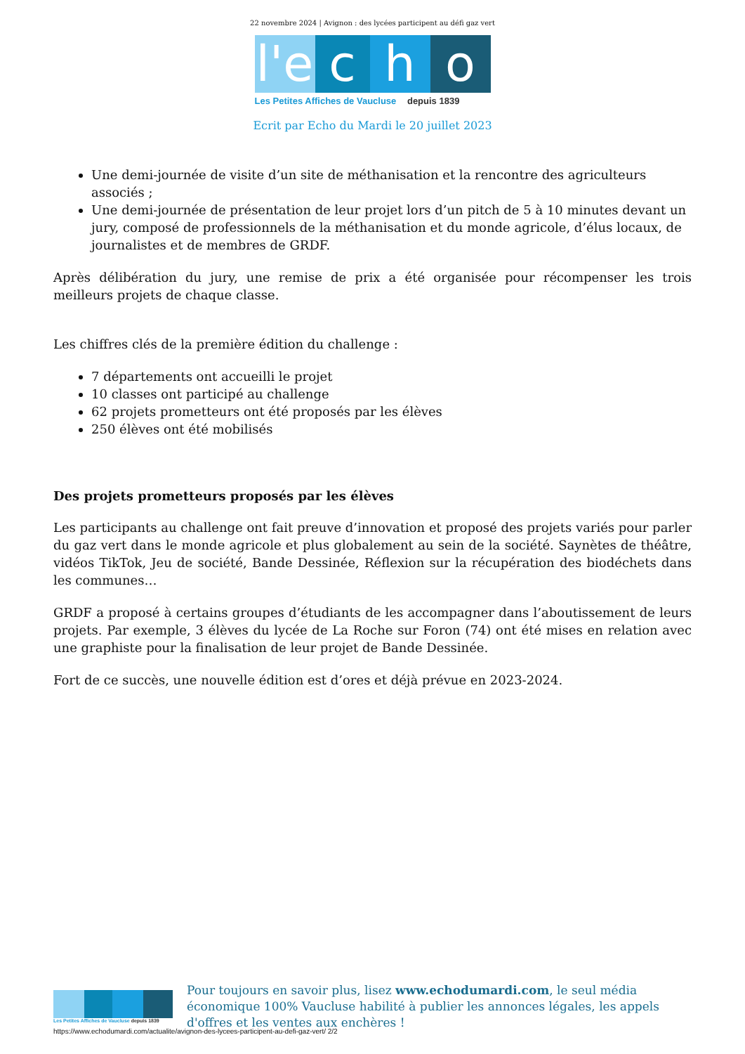22 novembre 2024 | Avignon : des lycées participent au défi gaz vert
l'e
c
h
o
Les Petites Affiches de Vaucluse depuis 1839
Ecrit par Echo du Mardi le 20 juillet 2023
Une demi-journée de visite d’un site de méthanisation et la rencontre des agriculteurs associés ;
Une demi-journée de présentation de leur projet lors d’un pitch de 5 à 10 minutes devant un jury, composé de professionnels de la méthanisation et du monde agricole, d’élus locaux, de journalistes et de membres de GRDF.
Après délibération du jury, une remise de prix a été organisée pour récompenser les trois meilleurs projets de chaque classe.
Les chiffres clés de la première édition du challenge :
7 départements ont accueilli le projet
10 classes ont participé au challenge
62 projets prometteurs ont été proposés par les élèves
250 élèves ont été mobilisés
Des projets prometteurs proposés par les élèves
Les participants au challenge ont fait preuve d’innovation et proposé des projets variés pour parler du gaz vert dans le monde agricole et plus globalement au sein de la société. Saynètes de théâtre, vidéos TikTok, Jeu de société, Bande Dessinée, Réflexion sur la récupération des biodéchets dans les communes…
GRDF a proposé à certains groupes d’étudiants de les accompagner dans l’aboutissement de leurs projets. Par exemple, 3 élèves du lycée de La Roche sur Foron (74) ont été mises en relation avec une graphiste pour la finalisation de leur projet de Bande Dessinée.
Fort de ce succès, une nouvelle édition est d’ores et déjà prévue en 2023-2024.
Les Petites Affiches de Vaucluse depuis 1839
Pour toujours en savoir plus, lisez www.echodumardi.com, le seul média économique 100% Vaucluse habilité à publier les annonces légales, les appels d'offres et les ventes aux enchères !
https://www.echodumardi.com/actualite/avignon-des-lycees-participent-au-defi-gaz-vert/ 2/2